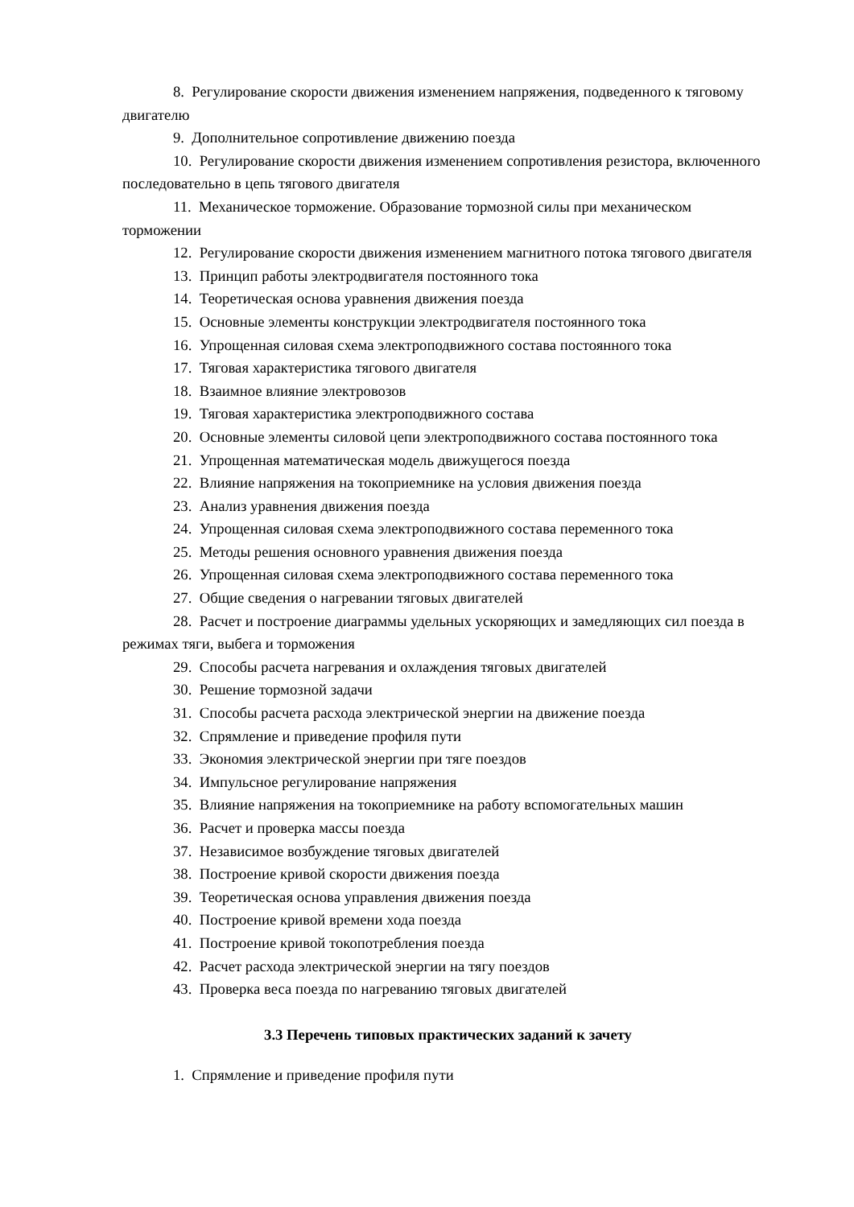8. Регулирование скорости движения изменением напряжения, подведенного к тяговому двигателю
9. Дополнительное сопротивление движению поезда
10. Регулирование скорости движения изменением сопротивления резистора, включенного последовательно в цепь тягового двигателя
11. Механическое торможение. Образование тормозной силы при механическом торможении
12. Регулирование скорости движения изменением магнитного потока тягового двигателя
13. Принцип работы электродвигателя постоянного тока
14. Теоретическая основа уравнения движения поезда
15. Основные элементы конструкции электродвигателя постоянного тока
16. Упрощенная силовая схема электроподвижного состава постоянного тока
17. Тяговая характеристика тягового двигателя
18. Взаимное влияние электровозов
19. Тяговая характеристика электроподвижного состава
20. Основные элементы силовой цепи электроподвижного состава постоянного тока
21. Упрощенная математическая модель движущегося поезда
22. Влияние напряжения на токоприемнике на условия движения поезда
23. Анализ уравнения движения поезда
24. Упрощенная силовая схема электроподвижного состава переменного тока
25. Методы решения основного уравнения движения поезда
26. Упрощенная силовая схема электроподвижного состава переменного тока
27. Общие сведения о нагревании тяговых двигателей
28. Расчет и построение диаграммы удельных ускоряющих и замедляющих сил поезда в режимах тяги, выбега и торможения
29. Способы расчета нагревания и охлаждения тяговых двигателей
30. Решение тормозной задачи
31. Способы расчета расхода электрической энергии на движение поезда
32. Спрямление и приведение профиля пути
33. Экономия электрической энергии при тяге поездов
34. Импульсное регулирование напряжения
35. Влияние напряжения на токоприемнике на работу вспомогательных машин
36. Расчет и проверка массы поезда
37. Независимое возбуждение тяговых двигателей
38. Построение кривой скорости движения поезда
39. Теоретическая основа управления движения поезда
40. Построение кривой времени хода поезда
41. Построение кривой токопотребления поезда
42. Расчет расхода электрической энергии на тягу поездов
43. Проверка веса поезда по нагреванию тяговых двигателей
3.3 Перечень типовых практических заданий к зачету
1. Спрямление и приведение профиля пути